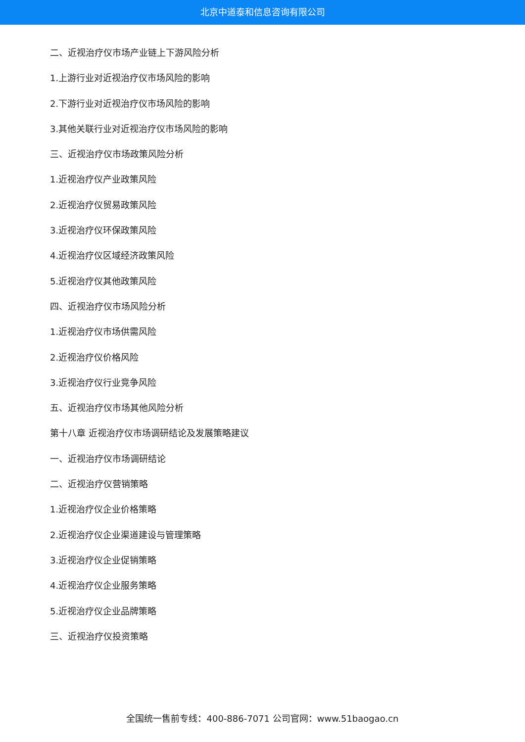北京中道泰和信息咨询有限公司
二、近视治疗仪市场产业链上下游风险分析
1.上游行业对近视治疗仪市场风险的影响
2.下游行业对近视治疗仪市场风险的影响
3.其他关联行业对近视治疗仪市场风险的影响
三、近视治疗仪市场政策风险分析
1.近视治疗仪产业政策风险
2.近视治疗仪贸易政策风险
3.近视治疗仪环保政策风险
4.近视治疗仪区域经济政策风险
5.近视治疗仪其他政策风险
四、近视治疗仪市场风险分析
1.近视治疗仪市场供需风险
2.近视治疗仪价格风险
3.近视治疗仪行业竞争风险
五、近视治疗仪市场其他风险分析
第十八章 近视治疗仪市场调研结论及发展策略建议
一、近视治疗仪市场调研结论
二、近视治疗仪营销策略
1.近视治疗仪企业价格策略
2.近视治疗仪企业渠道建设与管理策略
3.近视治疗仪企业促销策略
4.近视治疗仪企业服务策略
5.近视治疗仪企业品牌策略
三、近视治疗仪投资策略
全国统一售前专线：400-886-7071 公司官网：www.51baogao.cn